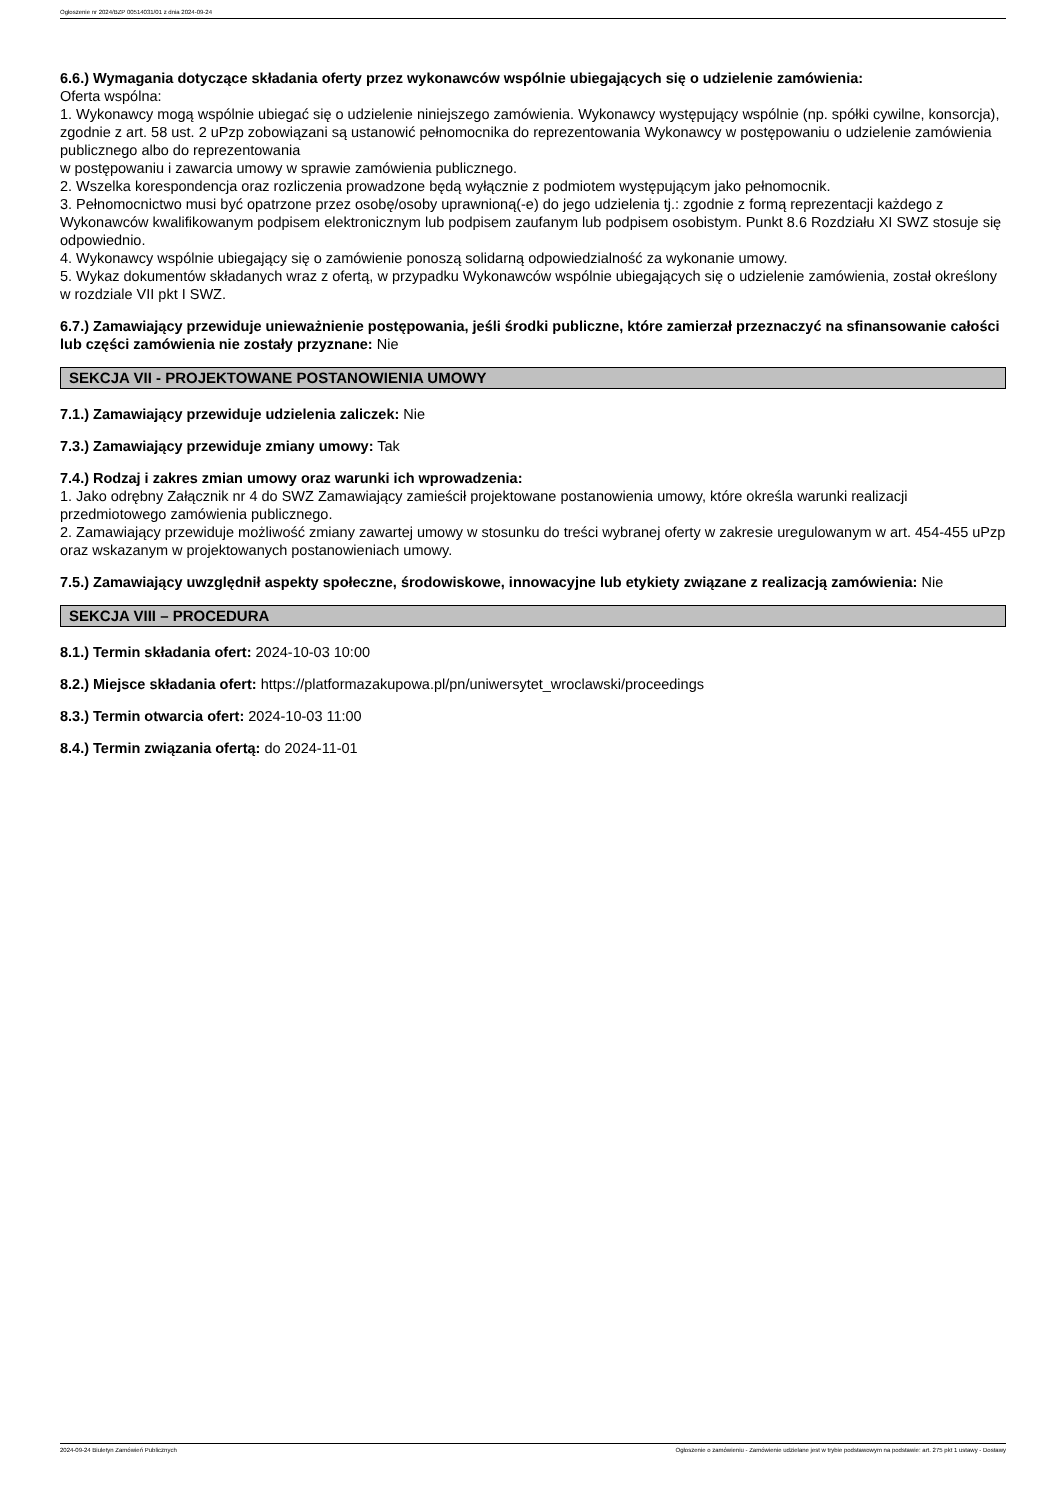Ogłoszenie nr 2024/BZP 00514031/01 z dnia 2024-09-24
6.6.) Wymagania dotyczące składania oferty przez wykonawców wspólnie ubiegających się o udzielenie zamówienia:
Oferta wspólna:
1. Wykonawcy mogą wspólnie ubiegać się o udzielenie niniejszego zamówienia. Wykonawcy występujący wspólnie (np. spółki cywilne, konsorcja), zgodnie z art. 58 ust. 2 uPzp zobowiązani są ustanowić pełnomocnika do reprezentowania Wykonawcy w postępowaniu o udzielenie zamówienia publicznego albo do reprezentowania
w postępowaniu i zawarcia umowy w sprawie zamówienia publicznego.
2. Wszelka korespondencja oraz rozliczenia prowadzone będą wyłącznie z podmiotem występującym jako pełnomocnik.
3. Pełnomocnictwo musi być opatrzone przez osobę/osoby uprawnioną(-e) do jego udzielenia tj.: zgodnie z formą reprezentacji każdego z Wykonawców kwalifikowanym podpisem elektronicznym lub podpisem zaufanym lub podpisem osobistym. Punkt 8.6 Rozdziału XI SWZ stosuje się odpowiednio.
4. Wykonawcy wspólnie ubiegający się o zamówienie ponoszą solidarną odpowiedzialność za wykonanie umowy.
5. Wykaz dokumentów składanych wraz z ofertą, w przypadku Wykonawców wspólnie ubiegających się o udzielenie zamówienia, został określony w rozdziale VII pkt I SWZ.
6.7.) Zamawiający przewiduje unieważnienie postępowania, jeśli środki publiczne, które zamierzał przeznaczyć na sfinansowanie całości lub części zamówienia nie zostały przyznane: Nie
SEKCJA VII - PROJEKTOWANE POSTANOWIENIA UMOWY
7.1.) Zamawiający przewiduje udzielenia zaliczek: Nie
7.3.) Zamawiający przewiduje zmiany umowy: Tak
7.4.) Rodzaj i zakres zmian umowy oraz warunki ich wprowadzenia:
1. Jako odrębny Załącznik nr 4 do SWZ Zamawiający zamieścił projektowane postanowienia umowy, które określa warunki realizacji przedmiotowego zamówienia publicznego.
2. Zamawiający przewiduje możliwość zmiany zawartej umowy w stosunku do treści wybranej oferty w zakresie uregulowanym w art. 454-455 uPzp oraz wskazanym w projektowanych postanowieniach umowy.
7.5.) Zamawiający uwzględnił aspekty społeczne, środowiskowe, innowacyjne lub etykiety związane z realizacją zamówienia: Nie
SEKCJA VIII – PROCEDURA
8.1.) Termin składania ofert: 2024-10-03 10:00
8.2.) Miejsce składania ofert: https://platformazakupowa.pl/pn/uniwersytet_wroclawski/proceedings
8.3.) Termin otwarcia ofert: 2024-10-03 11:00
8.4.) Termin związania ofertą: do 2024-11-01
2024-09-24 Biuletyn Zamówień Publicznych Ogłoszenie o zamówieniu - Zamówienie udzielane jest w trybie podstawowym na podstawie: art. 275 pkt 1 ustawy - Dostawy